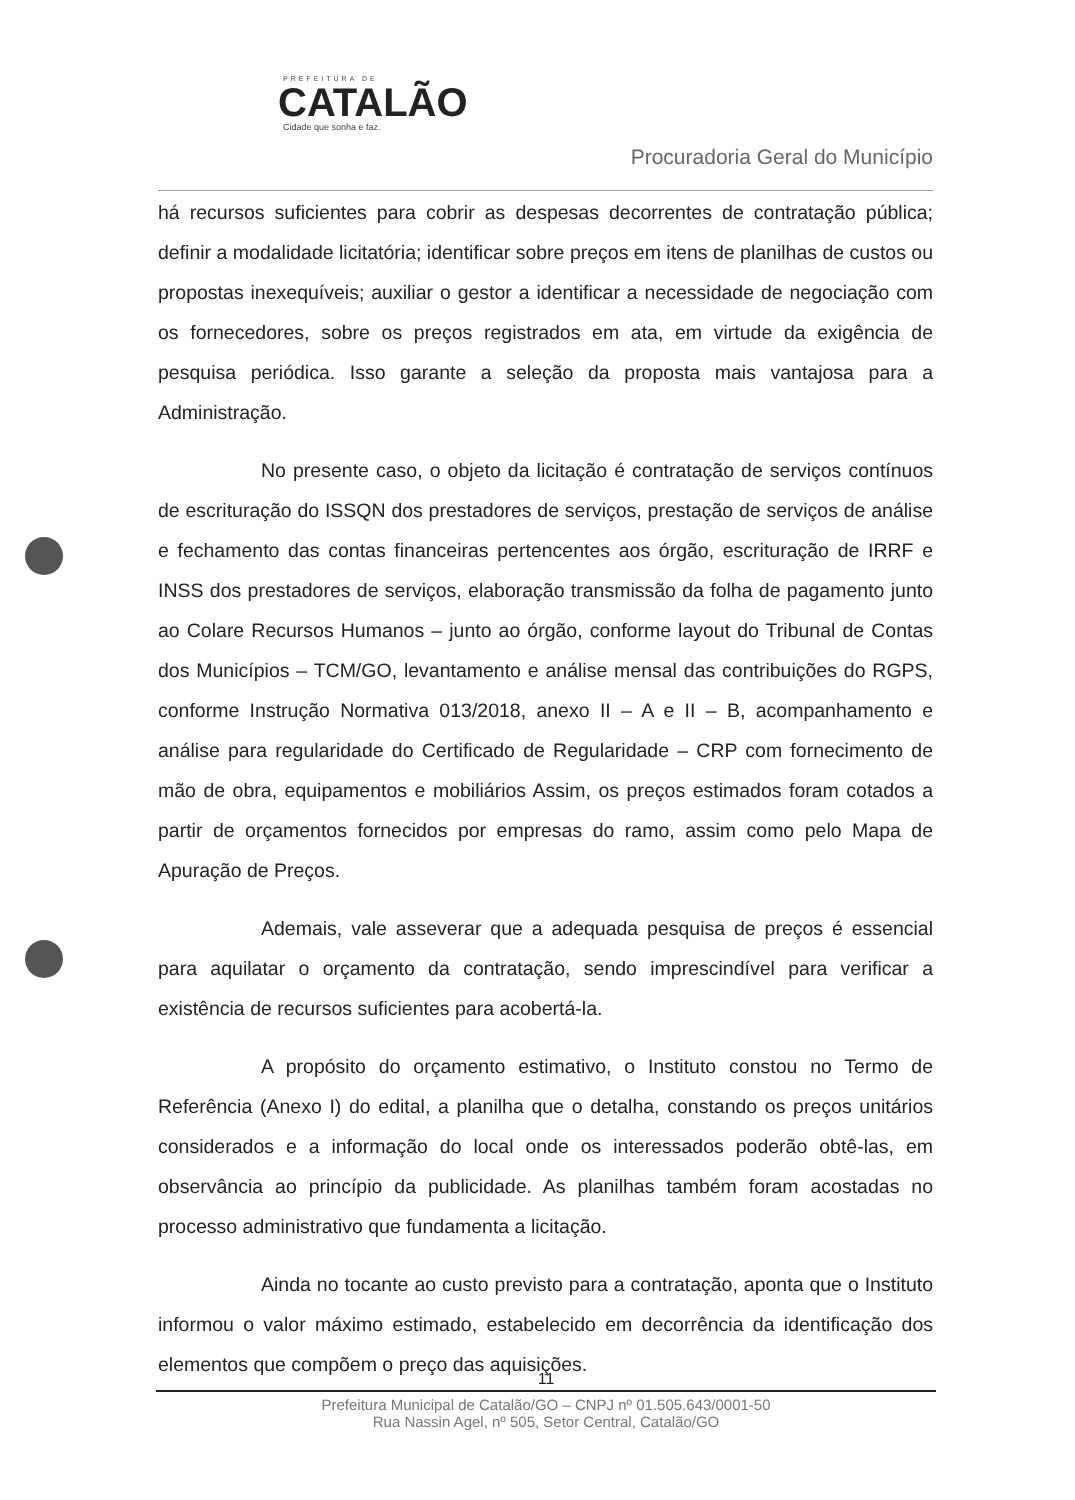PREFEITURA DE
CATALÃO
Cidade que sonha e faz.
Procuradoria Geral do Município
há recursos suficientes para cobrir as despesas decorrentes de contratação pública; definir a modalidade licitatória; identificar sobre preços em itens de planilhas de custos ou propostas inexequíveis; auxiliar o gestor a identificar a necessidade de negociação com os fornecedores, sobre os preços registrados em ata, em virtude da exigência de pesquisa periódica. Isso garante a seleção da proposta mais vantajosa para a Administração.
No presente caso, o objeto da licitação é contratação de serviços contínuos de escrituração do ISSQN dos prestadores de serviços, prestação de serviços de análise e fechamento das contas financeiras pertencentes aos órgão, escrituração de IRRF e INSS dos prestadores de serviços, elaboração transmissão da folha de pagamento junto ao Colare Recursos Humanos – junto ao órgão, conforme layout do Tribunal de Contas dos Municípios – TCM/GO, levantamento e análise mensal das contribuições do RGPS, conforme Instrução Normativa 013/2018, anexo II – A e II – B, acompanhamento e análise para regularidade do Certificado de Regularidade – CRP com fornecimento de mão de obra, equipamentos e mobiliários Assim, os preços estimados foram cotados a partir de orçamentos fornecidos por empresas do ramo, assim como pelo Mapa de Apuração de Preços.
Ademais, vale asseverar que a adequada pesquisa de preços é essencial para aquilatar o orçamento da contratação, sendo imprescindível para verificar a existência de recursos suficientes para acobertá-la.
A propósito do orçamento estimativo, o Instituto constou no Termo de Referência (Anexo I) do edital, a planilha que o detalha, constando os preços unitários considerados e a informação do local onde os interessados poderão obtê-las, em observância ao princípio da publicidade. As planilhas também foram acostadas no processo administrativo que fundamenta a licitação.
Ainda no tocante ao custo previsto para a contratação, aponta que o Instituto informou o valor máximo estimado, estabelecido em decorrência da identificação dos elementos que compõem o preço das aquisições.
11
Prefeitura Municipal de Catalão/GO – CNPJ nº 01.505.643/0001-50
Rua Nassin Agel, nº 505, Setor Central, Catalão/GO